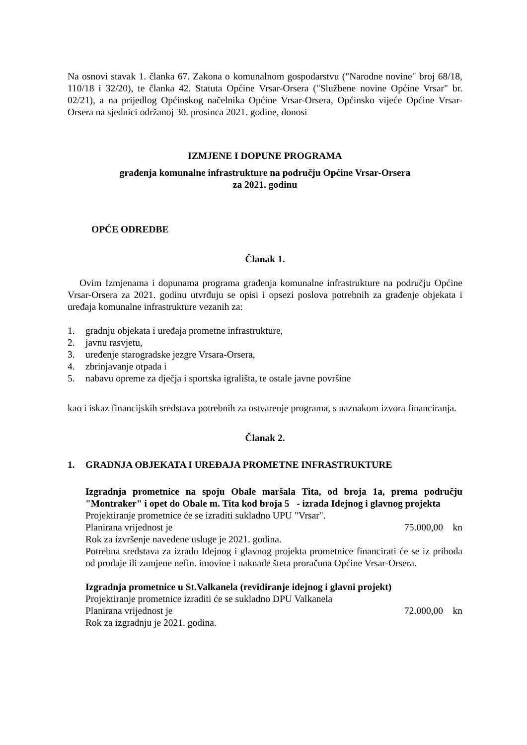Na osnovi stavak 1. članka 67. Zakona o komunalnom gospodarstvu ("Narodne novine" broj 68/18, 110/18 i 32/20), te članka 42. Statuta Općine Vrsar-Orsera ("Službene novine Općine Vrsar" br. 02/21), a na prijedlog Općinskog načelnika Općine Vrsar-Orsera, Općinsko vijeće Općine Vrsar-Orsera na sjednici održanoj 30. prosinca 2021. godine, donosi
IZMJENE I DOPUNE PROGRAMA
građenja komunalne infrastrukture na području Općine Vrsar-Orsera
za 2021. godinu
OPĆE ODREDBE
Članak 1.
Ovim Izmjenama i dopunama programa građenja komunalne infrastrukture na području Općine Vrsar-Orsera za 2021. godinu utvrđuju se opisi i opsezi poslova potrebnih za građenje objekata i uređaja komunalne infrastrukture vezanih za:
1. gradnju objekata i uređaja prometne infrastrukture,
2. javnu rasvjetu,
3. uređenje starogradske jezgre Vrsara-Orsera,
4. zbrinjavanje otpada i
5. nabavu opreme za dječja i sportska igrališta, te ostale javne površine
kao i iskaz financijskih sredstava potrebnih za ostvarenje programa, s naznakom izvora financiranja.
Članak 2.
1. GRADNJA OBJEKATA I UREĐAJA PROMETNE INFRASTRUKTURE
Izgradnja prometnice na spoju Obale maršala Tita, od broja 1a, prema području "Montraker" i opet do Obale m. Tita kod broja 5 - izrada Idejnog i glavnog projekta
Projektiranje prometnice će se izraditi sukladno UPU "Vrsar".
Planirana vrijednost je 75.000,00 kn
Rok za izvršenje navedene usluge je 2021. godina.
Potrebna sredstava za izradu Idejnog i glavnog projekta prometnice financirati će se iz prihoda od prodaje ili zamjene nefin. imovine i naknade šteta proračuna Općine Vrsar-Orsera.
Izgradnja prometnice u St.Valkanela (revidiranje idejnog i glavni projekt)
Projektiranje prometnice izraditi će se sukladno DPU Valkanela
Planirana vrijednost je 72.000,00 kn
Rok za izgradnju je 2021. godina.